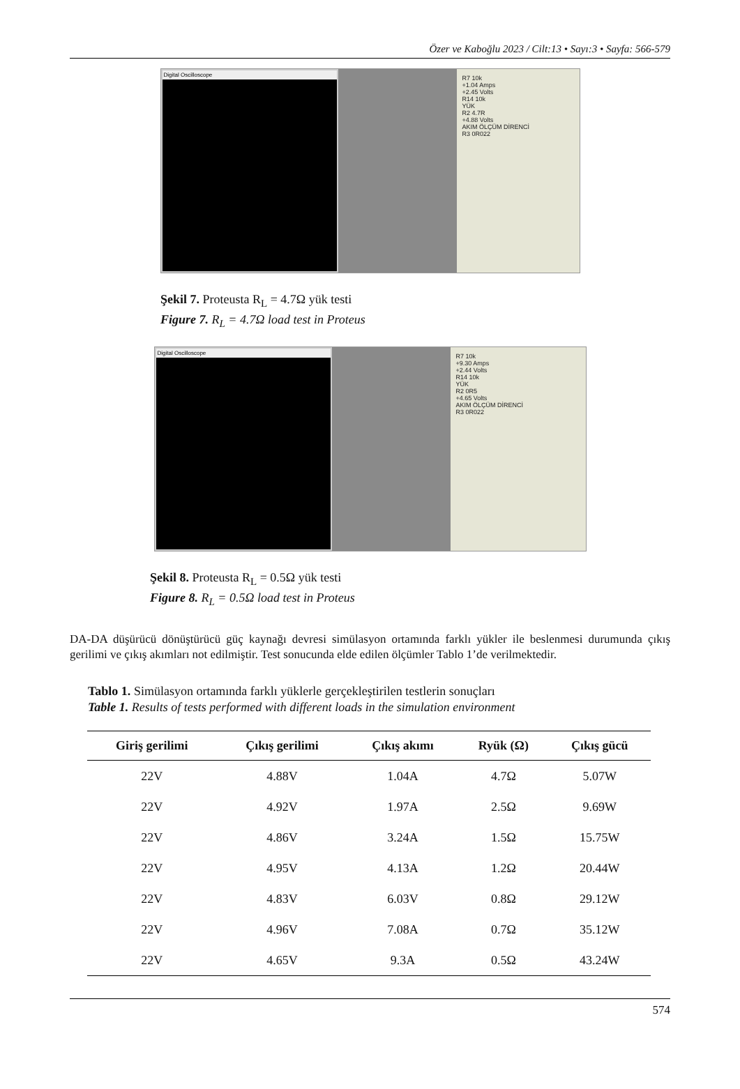Özer ve Kaboğlu 2023 / Cilt:13 • Sayı:3 • Sayfa: 566-579
Digital Oscilloscope
R7 10k
+1.04 Amps
+2.45 Volts
R14 10k
YÜK
R2 4.7R
+4.88 Volts
AKIM ÖLÇÜM DİRENCİ
R3 0R022
Şekil 7. Proteusta R<sub>L</sub> = 4.7Ω yük testi
Figure 7. R<sub>L</sub> = 4.7Ω load test in Proteus
Digital Oscilloscope
R7 10k
+9.30 Amps
+2.44 Volts
R14 10k
YÜK
R2 0R5
+4.65 Volts
AKIM ÖLÇÜM DİRENCİ
R3 0R022
Şekil 8. Proteusta R<sub>L</sub> = 0.5Ω yük testi
Figure 8. R<sub>L</sub> = 0.5Ω load test in Proteus
DA-DA düşürücü dönüştürücü güç kaynağı devresi simülasyon ortamında farklı yükler ile beslenmesi durumunda çıkış gerilimi ve çıkış akımları not edilmiştir. Test sonucunda elde edilen ölçümler Tablo 1’de verilmektedir.
Tablo 1. Simülasyon ortamında farklı yüklerle gerçekleştirilen testlerin sonuçları
Table 1. Results of tests performed with different loads in the simulation environment
| Giriş gerilimi | Çıkış gerilimi | Çıkış akımı | Ryük (Ω) | Çıkış gücü |
| --- | --- | --- | --- | --- |
| 22V | 4.88V | 1.04A | 4.7Ω | 5.07W |
| 22V | 4.92V | 1.97A | 2.5Ω | 9.69W |
| 22V | 4.86V | 3.24A | 1.5Ω | 15.75W |
| 22V | 4.95V | 4.13A | 1.2Ω | 20.44W |
| 22V | 4.83V | 6.03V | 0.8Ω | 29.12W |
| 22V | 4.96V | 7.08A | 0.7Ω | 35.12W |
| 22V | 4.65V | 9.3A | 0.5Ω | 43.24W |
574